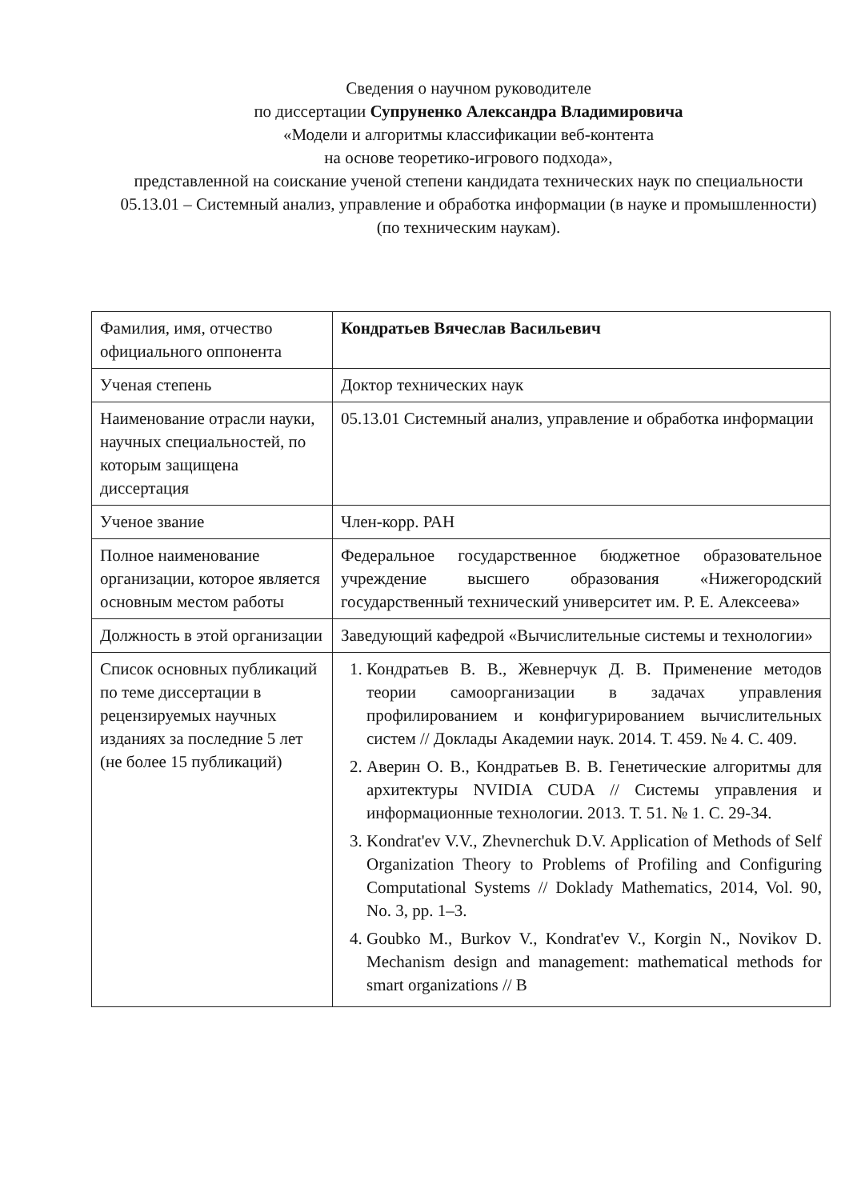Сведения о научном руководителе
по диссертации Супруненко Александра Владимировича
«Модели и алгоритмы классификации веб-контента
на основе теоретико-игрового подхода»,
представленной на соискание ученой степени кандидата технических наук по специальности 05.13.01 – Системный анализ, управление и обработка информации (в науке и промышленности) (по техническим наукам).
| Фамилия, имя, отчество официального оппонента | Кондратьев Вячеслав Васильевич |
| Ученая степень | Доктор технических наук |
| Наименование отрасли науки, научных специальностей, по которым защищена диссертация | 05.13.01 Системный анализ, управление и обработка информации |
| Ученое звание | Член-корр. РАН |
| Полное наименование организации, которое является основным местом работы | Федеральное государственное бюджетное образовательное учреждение высшего образования «Нижегородский государственный технический университет им. Р. Е. Алексеева» |
| Должность в этой организации | Заведующий кафедрой «Вычислительные системы и технологии» |
| Список основных публикаций по теме диссертации в рецензируемых научных изданиях за последние 5 лет (не более 15 публикаций) | 1. Кондратьев В. В., Жевнерчук Д. В. Применение методов теории самоорганизации в задачах управления профилированием и конфигурированием вычислительных систем // Доклады Академии наук. 2014. Т. 459. № 4. С. 409. 2. Аверин О. В., Кондратьев В. В. Генетические алгоритмы для архитектуры NVIDIA CUDA // Системы управления и информационные технологии. 2013. Т. 51. № 1. С. 29-34. 3. Kondrat'ev V.V., Zhevnerchuk D.V. Application of Methods of Self Organization Theory to Problems of Profiling and Configuring Computational Systems // Doklady Mathematics, 2014, Vol. 90, No. 3, pp. 1–3. 4. Goubko M., Burkov V., Kondrat'ev V., Korgin N., Novikov D. Mechanism design and management: mathematical methods for smart organizations // B |